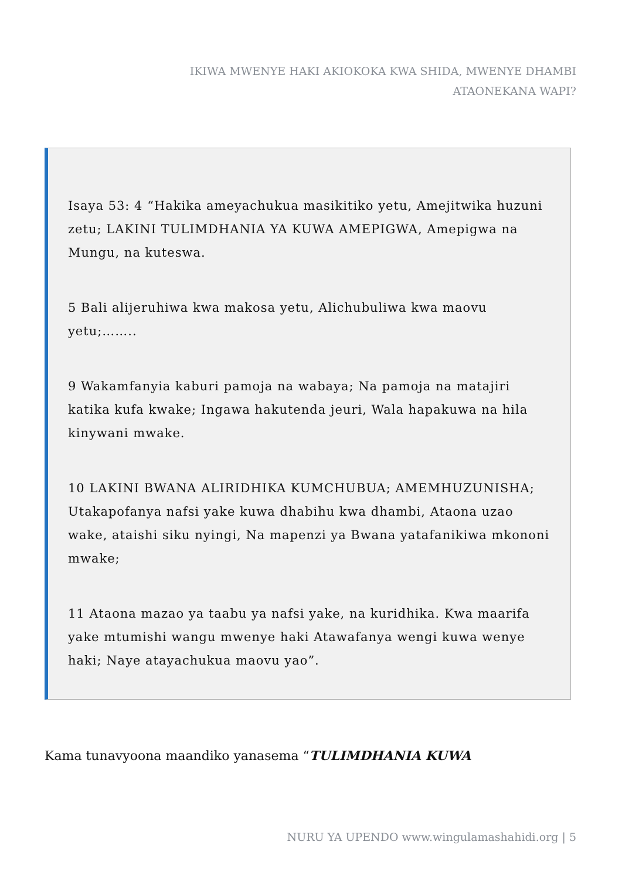IKIWA MWENYE HAKI AKIOKOKA KWA SHIDA, MWENYE DHAMBI ATAONEKANA WAPI?
Isaya 53: 4 “Hakika ameyachukua masikitiko yetu, Amejitwika huzuni zetu; LAKINI TULIMDHANIA YA KUWA AMEPIGWA, Amepigwa na Mungu, na kuteswa.
5 Bali alijeruhiwa kwa makosa yetu, Alichubuliwa kwa maovu yetu;……..
9 Wakamfanyia kaburi pamoja na wabaya; Na pamoja na matajiri katika kufa kwake; Ingawa hakutenda jeuri, Wala hapakuwa na hila kinywani mwake.
10 LAKINI BWANA ALIRIDHIKA KUMCHUBUA; AMEMHUZUNISHA; Utakapofanya nafsi yake kuwa dhabihu kwa dhambi, Ataona uzao wake, ataishi siku nyingi, Na mapenzi ya Bwana yatafanikiwa mkononi mwake;
11 Ataona mazao ya taabu ya nafsi yake, na kuridhika. Kwa maarifa yake mtumishi wangu mwenye haki Atawafanya wengi kuwa wenye haki; Naye atayachukua maovu yao”.
Kama tunavyoona maandiko yanasema “TULIMDHANIA KUWA
NURU YA UPENDO www.wingulamashahidi.org | 5